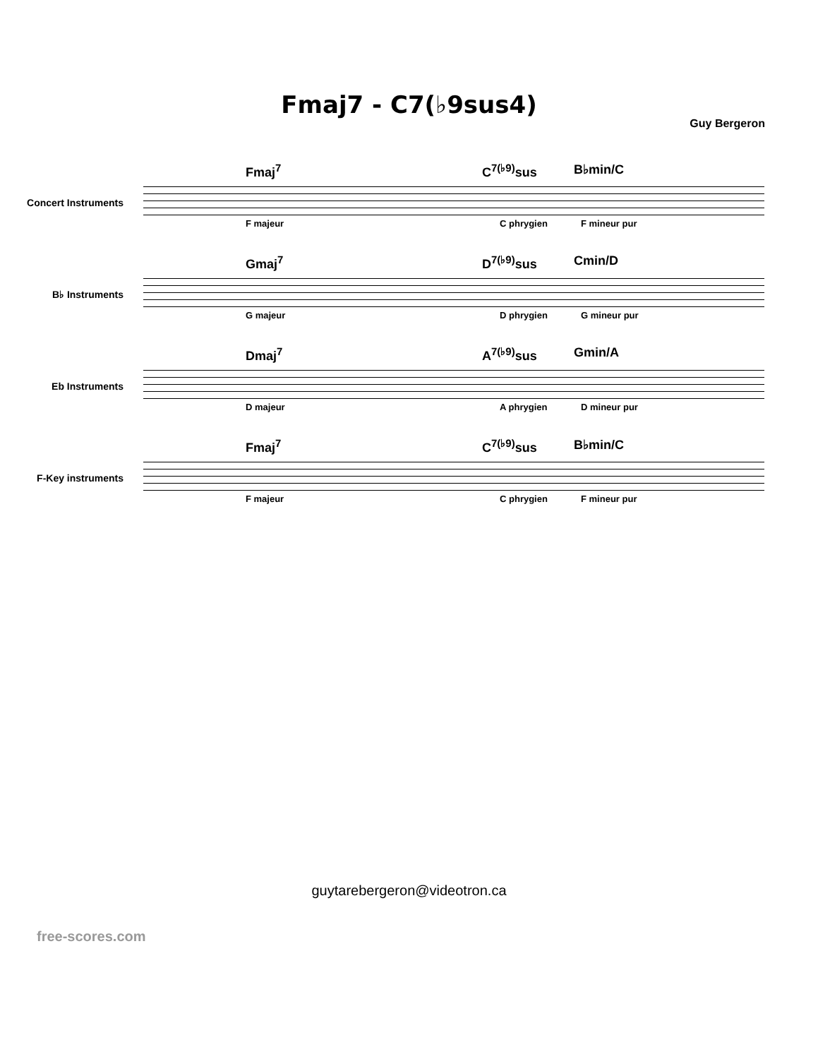Fmaj7 - C7(♭9sus4)
Guy Bergeron
Concert Instruments
Fmaj<sup>7</sup> C<sup>7(♭9)</sup>sus B♭min/C
F majeur C phrygien F mineur pur
B♭ Instruments
Gmaj<sup>7</sup> D<sup>7(♭9)</sup>sus Cmin/D
G majeur D phrygien G mineur pur
Eb Instruments
Dmaj<sup>7</sup> A<sup>7(♭9)</sup>sus Gmin/A
D majeur A phrygien D mineur pur
F-Key instruments
Fmaj<sup>7</sup> C<sup>7(♭9)</sup>sus B♭min/C
F majeur C phrygien F mineur pur
guytarebergeron@videotron.ca
free-scores.com